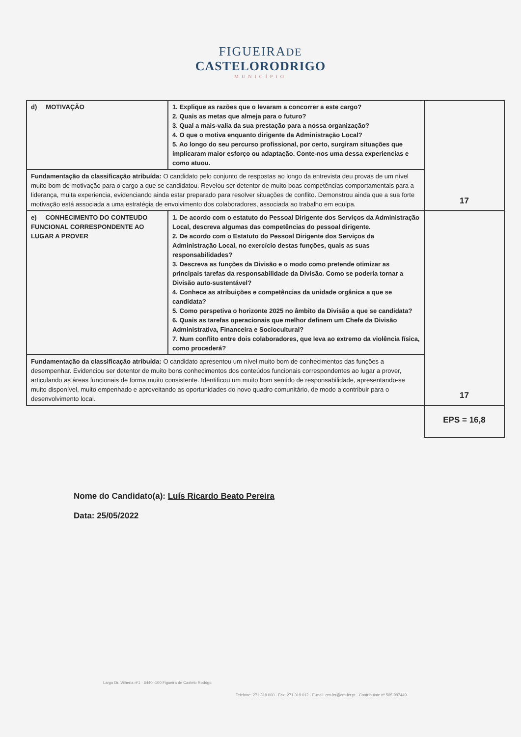FIGUEIRADE
CASTELORODRIGO
MUNICÍPIO
| d) MOTIVAÇÃO | 1. Explique as razões que o levaram a concorrer a este cargo? 2. Quais as metas que almeja para o futuro? 3. Qual a mais-valia da sua prestação para a nossa organização? 4. O que o motiva enquanto dirigente da Administração Local? 5. Ao longo do seu percurso profissional, por certo, surgiram situações que implicaram maior esforço ou adaptação. Conte-nos uma dessa experiencias e como atuou. | 17 |
| Fundamentação da classificação atribuída: O candidato pelo conjunto de respostas ao longo da entrevista deu provas de um nível muito bom de motivação para o cargo a que se candidatou. Revelou ser detentor de muito boas competências comportamentais para a liderança, muita experiencia, evidenciando ainda estar preparado para resolver situações de conflito. Demonstrou ainda que a sua forte motivação está associada a uma estratégia de envolvimento dos colaboradores, associada ao trabalho em equipa. | | |
| e) CONHECIMENTO DO CONTEUDO FUNCIONAL CORRESPONDENTE AO LUGAR A PROVER | 1. De acordo com o estatuto do Pessoal Dirigente dos Serviços da Administração Local, descreva algumas das competências do pessoal dirigente. 2. De acordo com o Estatuto do Pessoal Dirigente dos Serviços da Administração Local, no exercício destas funções, quais as suas responsabilidades? 3. Descreva as funções da Divisão e o modo como pretende otimizar as principais tarefas da responsabilidade da Divisão. Como se poderia tornar a Divisão auto-sustentável? 4. Conhece as atribuições e competências da unidade orgânica a que se candidata? 5. Como perspetiva o horizonte 2025 no âmbito da Divisão a que se candidata? 6. Quais as tarefas operacionais que melhor definem um Chefe da Divisão Administrativa, Financeira e Sociocultural? 7. Num conflito entre dois colaboradores, que leva ao extremo da violência física, como procederá? | 17 |
| Fundamentação da classificação atribuída: O candidato apresentou um nível muito bom de conhecimentos das funções a desempenhar. Evidenciou ser detentor de muito bons conhecimentos dos conteúdos funcionais correspondentes ao lugar a prover, articulando as áreas funcionais de forma muito consistente. Identificou um muito bom sentido de responsabilidade, apresentando-se muito disponível, muito empenhado e aproveitando as oportunidades do novo quadro comunitário, de modo a contribuir para o desenvolvimento local. | | |
| | | EPS = 16,8 |
Nome do Candidato(a): Luís Ricardo Beato Pereira
Data: 25/05/2022
Largo Dr. Vilhena nº1 · 6440 -100 Figueira de Castelo Rodrigo
Telefone: 271 319 000 · Fax: 271 319 012 · E-mail: cm-fcr@cm-fcr.pt · Contribuinte nº 505 987449